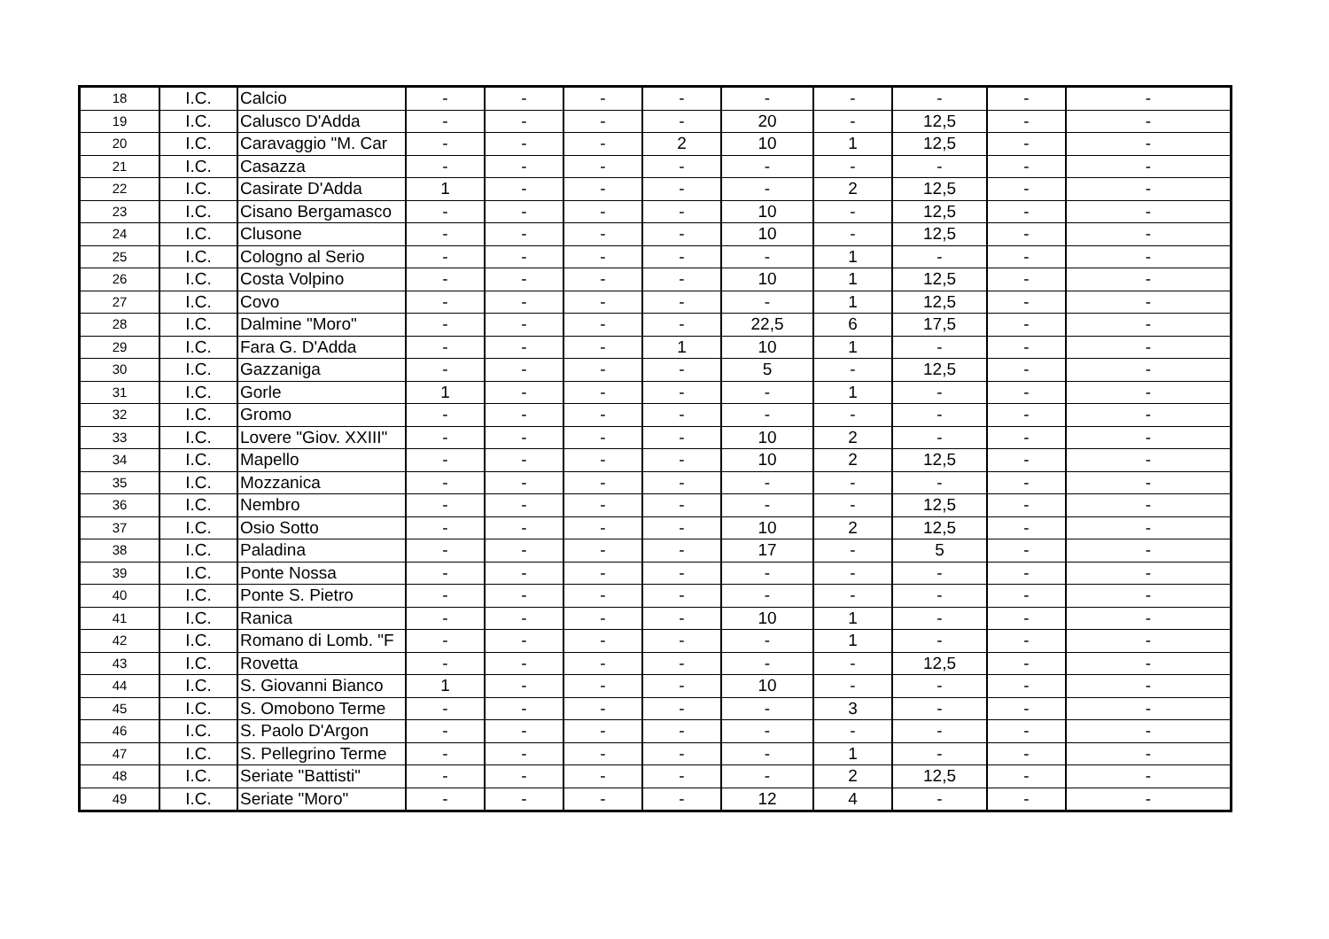| 18 | I.C. | Calcio | - | - | - | - | - | - | - | - | - |
| 19 | I.C. | Calusco D'Adda | - | - | - | - | 20 | - | 12,5 | - | - |
| 20 | I.C. | Caravaggio "M. Car | - | - | - | 2 | 10 | 1 | 12,5 | - | - |
| 21 | I.C. | Casazza | - | - | - | - | - | - | - | - | - |
| 22 | I.C. | Casirate D'Adda | 1 | - | - | - | - | 2 | 12,5 | - | - |
| 23 | I.C. | Cisano Bergamasco | - | - | - | - | 10 | - | 12,5 | - | - |
| 24 | I.C. | Clusone | - | - | - | - | 10 | - | 12,5 | - | - |
| 25 | I.C. | Cologno al Serio | - | - | - | - | - | 1 | - | - | - |
| 26 | I.C. | Costa Volpino | - | - | - | - | 10 | 1 | 12,5 | - | - |
| 27 | I.C. | Covo | - | - | - | - | - | 1 | 12,5 | - | - |
| 28 | I.C. | Dalmine "Moro" | - | - | - | - | 22,5 | 6 | 17,5 | - | - |
| 29 | I.C. | Fara G. D'Adda | - | - | - | 1 | 10 | 1 | - | - | - |
| 30 | I.C. | Gazzaniga | - | - | - | - | 5 | - | 12,5 | - | - |
| 31 | I.C. | Gorle | 1 | - | - | - | - | 1 | - | - | - |
| 32 | I.C. | Gromo | - | - | - | - | - | - | - | - | - |
| 33 | I.C. | Lovere "Giov. XXIII" | - | - | - | - | 10 | 2 | - | - | - |
| 34 | I.C. | Mapello | - | - | - | - | 10 | 2 | 12,5 | - | - |
| 35 | I.C. | Mozzanica | - | - | - | - | - | - | - | - | - |
| 36 | I.C. | Nembro | - | - | - | - | - | - | 12,5 | - | - |
| 37 | I.C. | Osio Sotto | - | - | - | - | 10 | 2 | 12,5 | - | - |
| 38 | I.C. | Paladina | - | - | - | - | 17 | - | 5 | - | - |
| 39 | I.C. | Ponte Nossa | - | - | - | - | - | - | - | - | - |
| 40 | I.C. | Ponte S. Pietro | - | - | - | - | - | - | - | - | - |
| 41 | I.C. | Ranica | - | - | - | - | 10 | 1 | - | - | - |
| 42 | I.C. | Romano di Lomb. "F | - | - | - | - | - | 1 | - | - | - |
| 43 | I.C. | Rovetta | - | - | - | - | - | - | 12,5 | - | - |
| 44 | I.C. | S. Giovanni Bianco | 1 | - | - | - | 10 | - | - | - | - |
| 45 | I.C. | S. Omobono Terme | - | - | - | - | - | 3 | - | - | - |
| 46 | I.C. | S. Paolo D'Argon | - | - | - | - | - | - | - | - | - |
| 47 | I.C. | S. Pellegrino Terme | - | - | - | - | - | 1 | - | - | - |
| 48 | I.C. | Seriate "Battisti" | - | - | - | - | - | 2 | 12,5 | - | - |
| 49 | I.C. | Seriate "Moro" | - | - | - | - | 12 | 4 | - | - | - |